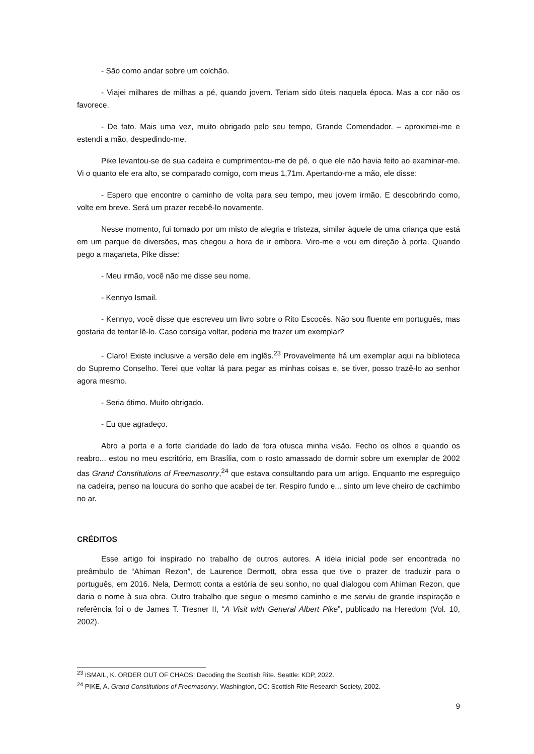- São como andar sobre um colchão.
- Viajei milhares de milhas a pé, quando jovem. Teriam sido úteis naquela época. Mas a cor não os favorece.
- De fato. Mais uma vez, muito obrigado pelo seu tempo, Grande Comendador. – aproximei-me e estendi a mão, despedindo-me.
Pike levantou-se de sua cadeira e cumprimentou-me de pé, o que ele não havia feito ao examinar-me. Vi o quanto ele era alto, se comparado comigo, com meus 1,71m. Apertando-me a mão, ele disse:
- Espero que encontre o caminho de volta para seu tempo, meu jovem irmão. E descobrindo como, volte em breve. Será um prazer recebê-lo novamente.
Nesse momento, fui tomado por um misto de alegria e tristeza, similar àquele de uma criança que está em um parque de diversões, mas chegou a hora de ir embora. Viro-me e vou em direção à porta. Quando pego a maçaneta, Pike disse:
- Meu irmão, você não me disse seu nome.
- Kennyo Ismail.
- Kennyo, você disse que escreveu um livro sobre o Rito Escocês. Não sou fluente em português, mas gostaria de tentar lê-lo. Caso consiga voltar, poderia me trazer um exemplar?
- Claro! Existe inclusive a versão dele em inglês.<sup>23</sup> Provavelmente há um exemplar aqui na biblioteca do Supremo Conselho. Terei que voltar lá para pegar as minhas coisas e, se tiver, posso trazê-lo ao senhor agora mesmo.
- Seria ótimo. Muito obrigado.
- Eu que agradeço.
Abro a porta e a forte claridade do lado de fora ofusca minha visão. Fecho os olhos e quando os reabro... estou no meu escritório, em Brasília, com o rosto amassado de dormir sobre um exemplar de 2002 das Grand Constitutions of Freemasonry,<sup>24</sup> que estava consultando para um artigo. Enquanto me espreguiço na cadeira, penso na loucura do sonho que acabei de ter. Respiro fundo e... sinto um leve cheiro de cachimbo no ar.
CRÉDITOS
Esse artigo foi inspirado no trabalho de outros autores. A ideia inicial pode ser encontrada no preâmbulo de “Ahiman Rezon”, de Laurence Dermott, obra essa que tive o prazer de traduzir para o português, em 2016. Nela, Dermott conta a estória de seu sonho, no qual dialogou com Ahiman Rezon, que daria o nome à sua obra. Outro trabalho que segue o mesmo caminho e me serviu de grande inspiração e referência foi o de James T. Tresner II, “A Visit with General Albert Pike”, publicado na Heredom (Vol. 10, 2002).
<sup>23</sup> ISMAIL, K. ORDER OUT OF CHAOS: Decoding the Scottish Rite. Seattle: KDP, 2022.
<sup>24</sup> PIKE, A. Grand Constitutions of Freemasonry. Washington, DC: Scottish Rite Research Society, 2002.
9